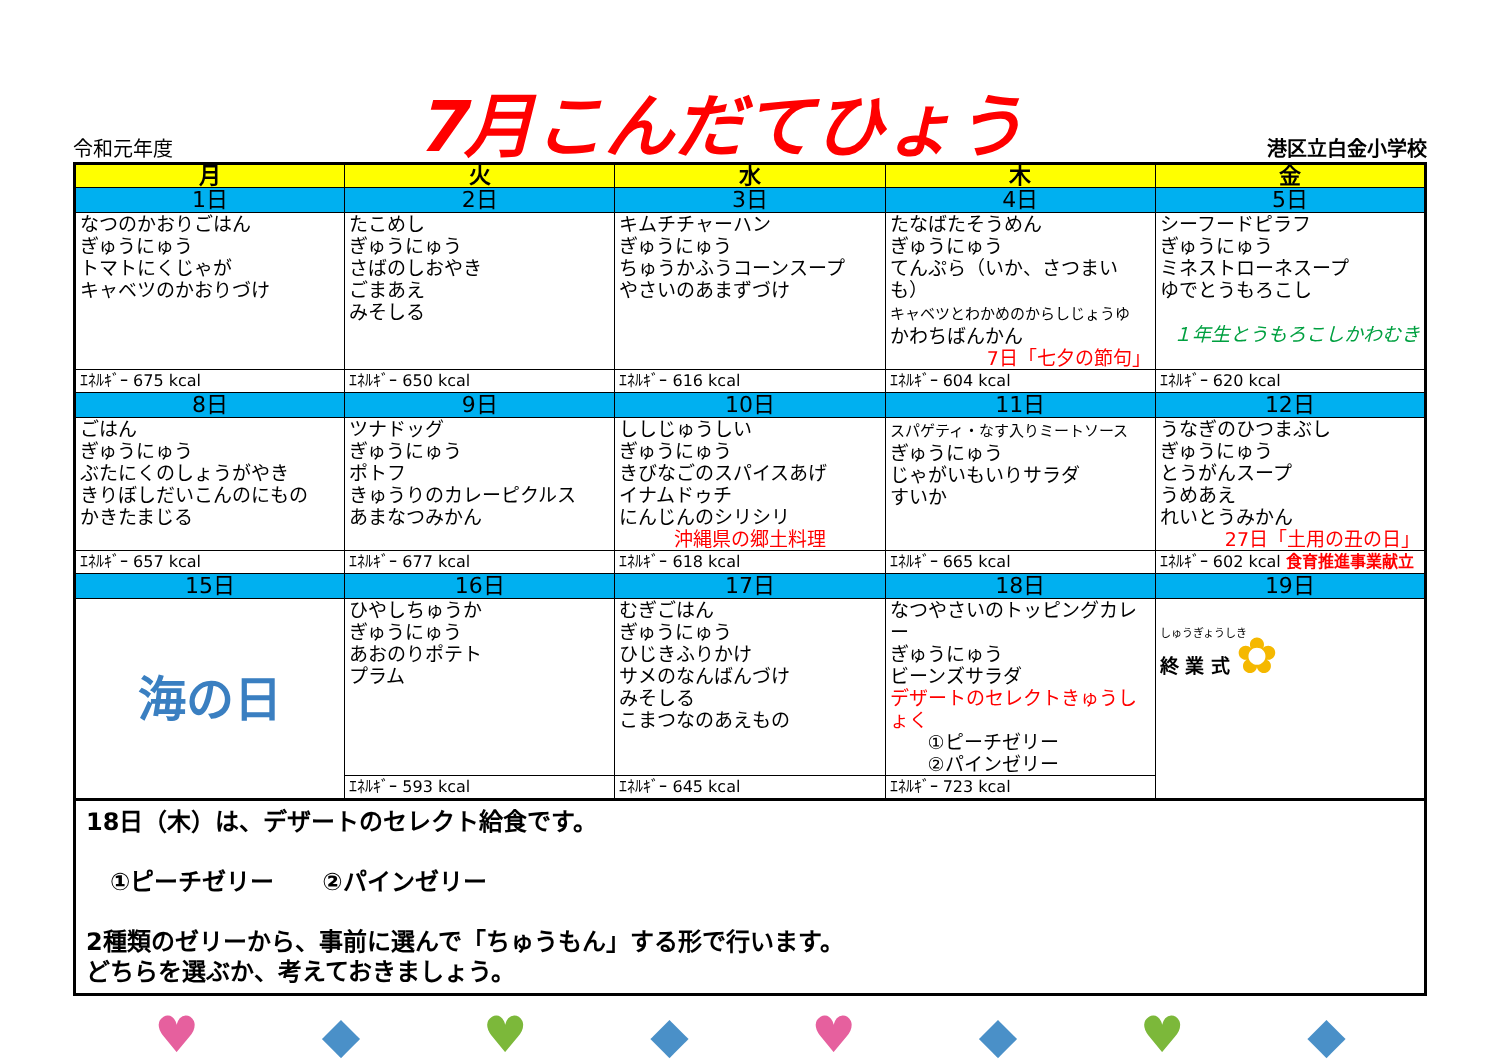令和元年度 7月こんだてひょう 港区立白金小学校
| 月 | 火 | 水 | 木 | 金 |
| --- | --- | --- | --- | --- |
| 1日 | 2日 | 3日 | 4日 | 5日 |
| なつのかおりごはん ぎゅうにゅう トマトにくじゃが キャベツのかおりづけ | たこめし ぎゅうにゅう さばのしおやき ごまあえ みそしる | キムチチャーハン ぎゅうにゅう ちゅうかふうコーンスープ やさいのあまずづけ | たなばたそうめん ぎゅうにゅう てんぷら（いか、さつまいも） キャベツとわかめのからしじょうゆ かわちばんかん 7日「七夕の節句」 | シーフードピラフ ぎゅうにゅう ミネストローネスープ ゆでとうもろこし １年生とうもろこしかわむき |
| ｴﾈﾙｷﾞｰ 675 kcal | ｴﾈﾙｷﾞｰ 650 kcal | ｴﾈﾙｷﾞｰ 616 kcal | ｴﾈﾙｷﾞｰ 604 kcal | ｴﾈﾙｷﾞｰ 620 kcal |
| 8日 | 9日 | 10日 | 11日 | 12日 |
| ごはん ぎゅうにゅう ぶたにくのしょうがやき きりぼしだいこんのにもの かきたまじる | ツナドッグ ぎゅうにゅう ポトフ きゅうりのカレーピクルス あまなつみかん | ししじゅうしい ぎゅうにゅう きびなごのスパイスあげ イナムドゥチ にんじんのシリシリ 沖縄県の郷土料理 | スパゲティ・なす入りミートソース ぎゅうにゅう じゃがいもいりサラダ すいか | うなぎのひつまぶし ぎゅうにゅう とうがんスープ うめあえ れいとうみかん 27日「土用の丑の日」 |
| ｴﾈﾙｷﾞｰ 657 kcal | ｴﾈﾙｷﾞｰ 677 kcal | ｴﾈﾙｷﾞｰ 618 kcal | ｴﾈﾙｷﾞｰ 665 kcal | ｴﾈﾙｷﾞｰ 602 kcal 食育推進事業献立 |
| 15日 | 16日 | 17日 | 18日 | 19日 |
| 海の日 | ひやしちゅうか ぎゅうにゅう あおのりポテト プラム | むぎごはん ぎゅうにゅう ひじきふりかけ サメのなんばんづけ みそしる こまつなのあえもの | なつやさいのトッピングカレー ぎゅうにゅう ビーンズサラダ デザートのセレクトきゅうしょく ①ピーチゼリー ②パインゼリー | しゅうぎょうしき 終 業 式 ✿ |
| | ｴﾈﾙｷﾞｰ 593 kcal | ｴﾈﾙｷﾞｰ 645 kcal | ｴﾈﾙｷﾞｰ 723 kcal | |
18日（木）は、デザートのセレクト給食です。
　①ピーチゼリー　　②パインゼリー
2種類のゼリーから、事前に選んで「ちゅうもん」する形で行います。
どちらを選ぶか、考えておきましょう。
♥ ◆ ♥ ◆ ♥ ◆ ♥ ◆